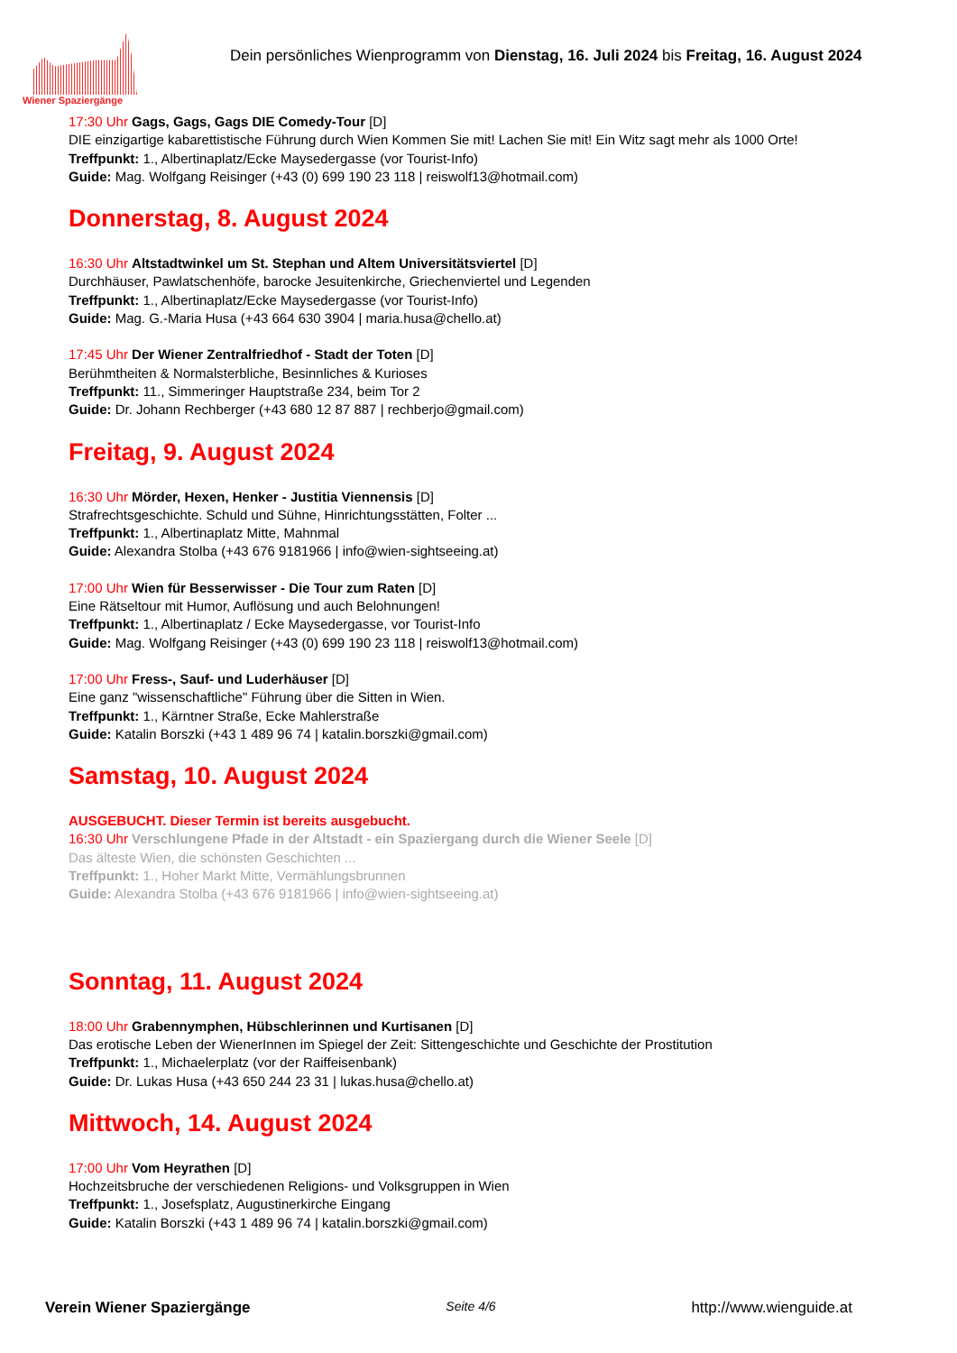Wiener Spaziergänge
Dein persönliches Wienprogramm von Dienstag, 16. Juli 2024 bis Freitag, 16. August 2024
17:30 Uhr Gags, Gags, Gags DIE Comedy-Tour [D]
DIE einzigartige kabarettistische Führung durch Wien Kommen Sie mit! Lachen Sie mit! Ein Witz sagt mehr als 1000 Orte!
Treffpunkt: 1., Albertinaplatz/Ecke Maysedergasse (vor Tourist-Info)
Guide: Mag. Wolfgang Reisinger (+43 (0) 699 190 23 118 | reiswolf13@hotmail.com)
Donnerstag, 8. August 2024
16:30 Uhr Altstadtwinkel um St. Stephan und Altem Universitätsviertel [D]
Durchhäuser, Pawlatschenhöfe, barocke Jesuitenkirche, Griechenviertel und Legenden
Treffpunkt: 1., Albertinaplatz/Ecke Maysedergasse (vor Tourist-Info)
Guide: Mag. G.-Maria Husa (+43 664 630 3904 | maria.husa@chello.at)
17:45 Uhr Der Wiener Zentralfriedhof - Stadt der Toten [D]
Berühmtheiten & Normalsterbliche, Besinnliches & Kurioses
Treffpunkt: 11., Simmeringer Hauptstraße 234, beim Tor 2
Guide: Dr. Johann Rechberger (+43 680 12 87 887 | rechberjo@gmail.com)
Freitag, 9. August 2024
16:30 Uhr Mörder, Hexen, Henker - Justitia Viennensis [D]
Strafrechtsgeschichte. Schuld und Sühne, Hinrichtungsstätten, Folter ...
Treffpunkt: 1., Albertinaplatz Mitte, Mahnmal
Guide: Alexandra Stolba (+43 676 9181966 | info@wien-sightseeing.at)
17:00 Uhr Wien für Besserwisser - Die Tour zum Raten [D]
Eine Rätseltour mit Humor, Auflösung und auch Belohnungen!
Treffpunkt: 1., Albertinaplatz / Ecke Maysedergasse, vor Tourist-Info
Guide: Mag. Wolfgang Reisinger (+43 (0) 699 190 23 118 | reiswolf13@hotmail.com)
17:00 Uhr Fress-, Sauf- und Luderhäuser [D]
Eine ganz "wissenschaftliche" Führung über die Sitten in Wien.
Treffpunkt: 1., Kärntner Straße, Ecke Mahlerstraße
Guide: Katalin Borszki (+43 1 489 96 74 | katalin.borszki@gmail.com)
Samstag, 10. August 2024
AUSGEBUCHT. Dieser Termin ist bereits ausgebucht.
16:30 Uhr Verschlungene Pfade in der Altstadt - ein Spaziergang durch die Wiener Seele [D]
Das älteste Wien, die schönsten Geschichten ...
Treffpunkt: 1., Hoher Markt Mitte, Vermählungsbrunnen
Guide: Alexandra Stolba (+43 676 9181966 | info@wien-sightseeing.at)
Sonntag, 11. August 2024
18:00 Uhr Grabennymphen, Hübschlerinnen und Kurtisanen [D]
Das erotische Leben der WienerInnen im Spiegel der Zeit: Sittengeschichte und Geschichte der Prostitution
Treffpunkt: 1., Michaelerplatz (vor der Raiffeisenbank)
Guide: Dr. Lukas Husa (+43 650 244 23 31 | lukas.husa@chello.at)
Mittwoch, 14. August 2024
17:00 Uhr Vom Heyrathen [D]
Hochzeitsbruche der verschiedenen Religions- und Volksgruppen in Wien
Treffpunkt: 1., Josefsplatz, Augustinerkirche Eingang
Guide: Katalin Borszki (+43 1 489 96 74 | katalin.borszki@gmail.com)
Verein Wiener Spaziergänge Seite 4/6 http://www.wienguide.at